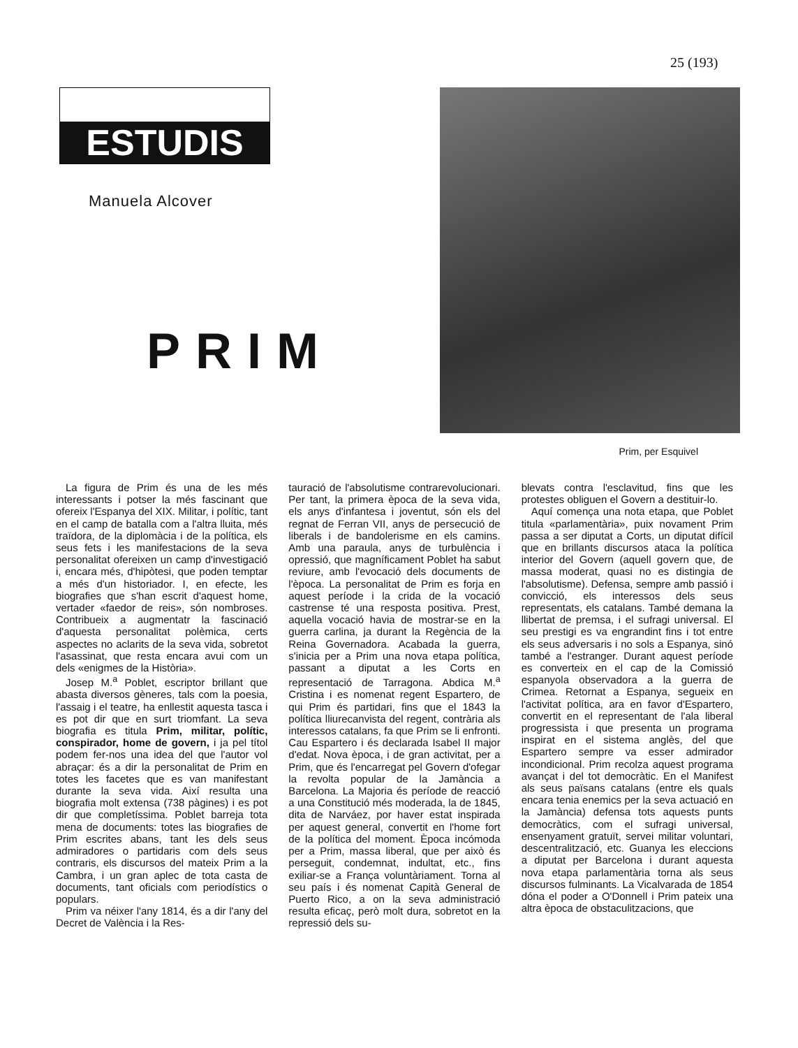25 (193)
ESTUDIS
Manuela Alcover
PRIM
Prim, per Esquivel
La figura de Prim és una de les més interessants i potser la més fascinant que ofereix l'Espanya del XIX. Militar, i polític, tant en el camp de batalla com a l'altra lluita, més traïdora, de la diplomàcia i de la política, els seus fets i les manifestacions de la seva personalitat ofereixen un camp d'investigació i, encara més, d'hipòtesi, que poden temptar a més d'un historiador. I, en efecte, les biografies que s'han escrit d'aquest home, vertader «faedor de reis», són nombroses. Contribueix a augmentatr la fascinació d'aquesta personalitat polèmica, certs aspectes no aclarits de la seva vida, sobretot l'asassinat, que resta encara avui com un dels «enigmes de la Història».
Josep M.<sup>a</sup> Poblet, escriptor brillant que abasta diversos gèneres, tals com la poesia, l'assaig i el teatre, ha enllestit aquesta tasca i es pot dir que en surt triomfant. La seva biografia es titula Prim, militar, polític, conspirador, home de govern, i ja pel títol podem fer-nos una idea del que l'autor vol abraçar: és a dir la personalitat de Prim en totes les facetes que es van manifestant durante la seva vida. Així resulta una biografia molt extensa (738 pàgines) i es pot dir que completíssima. Poblet barreja tota mena de documents: totes las biografies de Prim escrites abans, tant les dels seus admiradores o partidaris com dels seus contraris, els discursos del mateix Prim a la Cambra, i un gran aplec de tota casta de documents, tant oficials com periodístics o populars.
Prim va néixer l'any 1814, és a dir l'any del Decret de València i la Res-
tauració de l'absolutisme contrarevolucionari. Per tant, la primera època de la seva vida, els anys d'infantesa i joventut, són els del regnat de Ferran VII, anys de persecució de liberals i de bandolerisme en els camins. Amb una paraula, anys de turbulència i opressió, que magníficament Poblet ha sabut reviure, amb l'evocació dels documents de l'època. La personalitat de Prim es forja en aquest període i la crida de la vocació castrense té una resposta positiva. Prest, aquella vocació havia de mostrar-se en la guerra carlina, ja durant la Regència de la Reina Governadora. Acabada la guerra, s'inicia per a Prim una nova etapa política, passant a diputat a les Corts en representació de Tarragona. Abdica M.<sup>a</sup> Cristina i es nomenat regent Espartero, de qui Prim és partidari, fins que el 1843 la política lliurecanvista del regent, contrària als interessos catalans, fa que Prim se li enfronti. Cau Espartero i és declarada Isabel II major d'edat. Nova època, i de gran activitat, per a Prim, que és l'encarregat pel Govern d'ofegar la revolta popular de la Jamància a Barcelona. La Majoria és període de reacció a una Constitució més moderada, la de 1845, dita de Narváez, por haver estat inspirada per aquest general, convertit en l'home fort de la política del moment. Època incómoda per a Prim, massa liberal, que per això és perseguit, condemnat, indultat, etc., fins exiliar-se a França voluntàriament. Torna al seu país i és nomenat Capità General de Puerto Rico, a on la seva administració resulta eficaç, però molt dura, sobretot en la repressió dels su-
blevats contra l'esclavitud, fins que les protestes obliguen el Govern a destituir-lo.
Aquí comença una nota etapa, que Poblet titula «parlamentària», puix novament Prim passa a ser diputat a Corts, un diputat difícil que en brillants discursos ataca la política interior del Govern (aquell govern que, de massa moderat, quasi no es distingia de l'absolutisme). Defensa, sempre amb passió i convicció, els interessos dels seus representats, els catalans. També demana la llibertat de premsa, i el sufragi universal. El seu prestigi es va engrandint fins i tot entre els seus adversaris i no sols a Espanya, sinó també a l'estranger. Durant aquest període es converteix en el cap de la Comissió espanyola observadora a la guerra de Crimea. Retornat a Espanya, segueix en l'activitat política, ara en favor d'Espartero, convertit en el representant de l'ala liberal progressista i que presenta un programa inspirat en el sistema anglès, del que Espartero sempre va esser admirador incondicional. Prim recolza aquest programa avançat i del tot democràtic. En el Manifest als seus païsans catalans (entre els quals encara tenia enemics per la seva actuació en la Jamància) defensa tots aquests punts democràtics, com el sufragi universal, ensenyament gratuït, servei militar voluntari, descentralització, etc. Guanya les eleccions a diputat per Barcelona i durant aquesta nova etapa parlamentària torna als seus discursos fulminants. La Vicalvarada de 1854 dóna el poder a O'Donnell i Prim pateix una altra època de obstaculitzacions, que